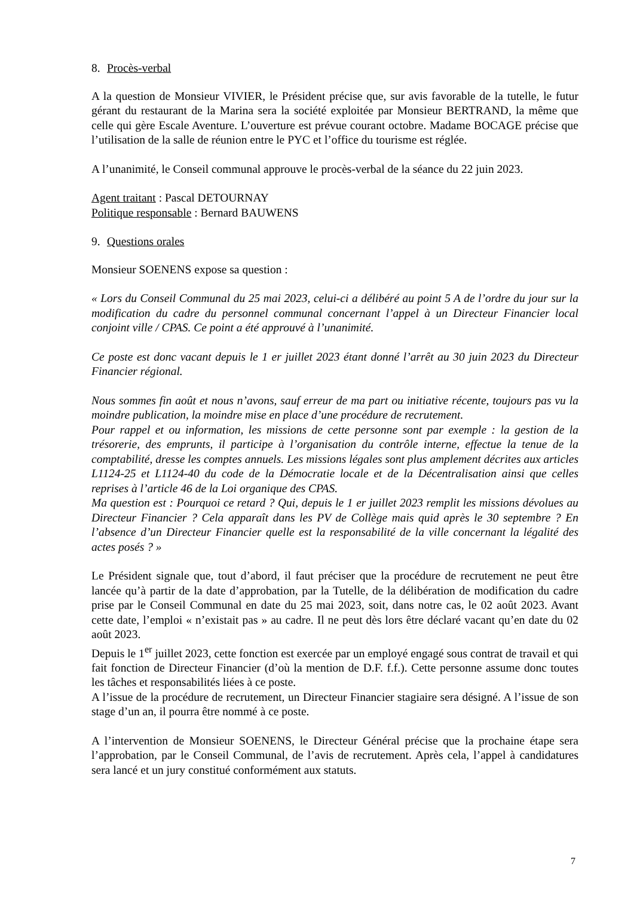8. Procès-verbal
A la question de Monsieur VIVIER, le Président précise que, sur avis favorable de la tutelle, le futur gérant du restaurant de la Marina sera la société exploitée par Monsieur BERTRAND, la même que celle qui gère Escale Aventure. L’ouverture est prévue courant octobre. Madame BOCAGE précise que l’utilisation de la salle de réunion entre le PYC et l’office du tourisme est réglée.
A l’unanimité, le Conseil communal approuve le procès-verbal de la séance du 22 juin 2023.
Agent traitant : Pascal DETOURNAY
Politique responsable : Bernard BAUWENS
9. Questions orales
Monsieur SOENENS expose sa question :
« Lors du Conseil Communal du 25 mai 2023, celui-ci a délibéré au point 5 A de l’ordre du jour sur la modification du cadre du personnel communal concernant l’appel à un Directeur Financier local conjoint ville / CPAS. Ce point a été approuvé à l’unanimité.
Ce poste est donc vacant depuis le 1 er juillet 2023 étant donné l’arrêt au 30 juin 2023 du Directeur Financier régional.
Nous sommes fin août et nous n’avons, sauf erreur de ma part ou initiative récente, toujours pas vu la moindre publication, la moindre mise en place d’une procédure de recrutement.
Pour rappel et ou information, les missions de cette personne sont par exemple : la gestion de la trésorerie, des emprunts, il participe à l’organisation du contrôle interne, effectue la tenue de la comptabilité, dresse les comptes annuels. Les missions légales sont plus amplement décrites aux articles L1124-25 et L1124-40 du code de la Démocratie locale et de la Décentralisation ainsi que celles reprises à l’article 46 de la Loi organique des CPAS.
Ma question est : Pourquoi ce retard ? Qui, depuis le 1 er juillet 2023 remplit les missions dévolues au Directeur Financier ? Cela apparaît dans les PV de Collège mais quid après le 30 septembre ? En l’absence d’un Directeur Financier quelle est la responsabilité de la ville concernant la légalité des actes posés ? »
Le Président signale que, tout d’abord, il faut préciser que la procédure de recrutement ne peut être lancée qu’à partir de la date d’approbation, par la Tutelle, de la délibération de modification du cadre prise par le Conseil Communal en date du 25 mai 2023, soit, dans notre cas, le 02 août 2023. Avant cette date, l’emploi « n’existait pas » au cadre. Il ne peut dès lors être déclaré vacant qu’en date du 02 août 2023.
Depuis le 1<sup>er</sup> juillet 2023, cette fonction est exercée par un employé engagé sous contrat de travail et qui fait fonction de Directeur Financier (d’où la mention de D.F. f.f.). Cette personne assume donc toutes les tâches et responsabilités liées à ce poste.
A l’issue de la procédure de recrutement, un Directeur Financier stagiaire sera désigné. A l’issue de son stage d’un an, il pourra être nommé à ce poste.
A l’intervention de Monsieur SOENENS, le Directeur Général précise que la prochaine étape sera l’approbation, par le Conseil Communal, de l’avis de recrutement. Après cela, l’appel à candidatures sera lancé et un jury constitué conformément aux statuts.
7